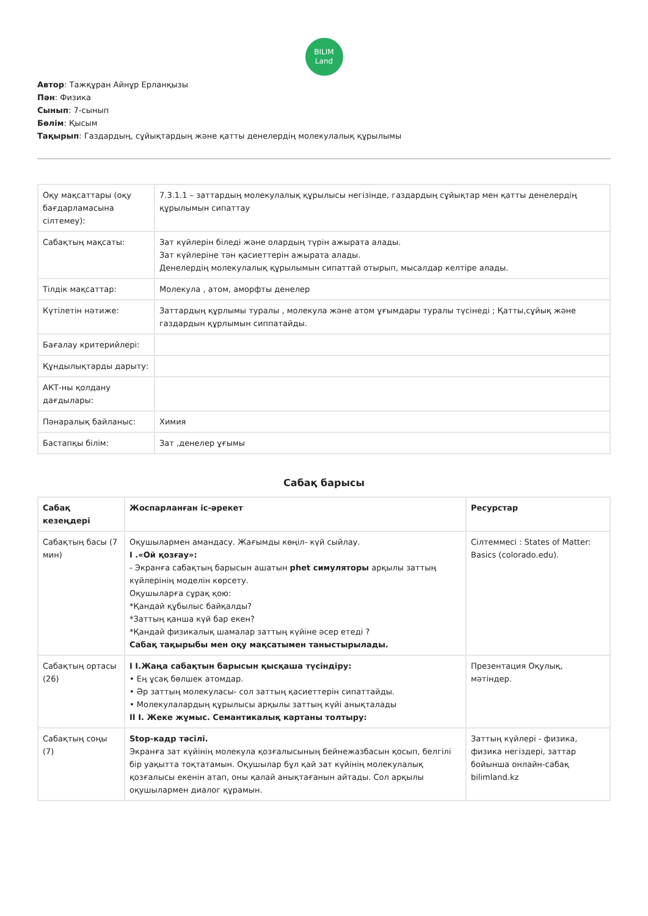BILIM
Land
Автор: Тажқұран Айнұр Ерланқызы
Пән: Физика
Сынып: 7-сынып
Бөлім: Қысым
Тақырып: Газдардың, сұйықтардың және қатты денелердің молекулалық құрылымы
| Оқу мақсаттары (оқу бағдарламасына сілтемеу): | 7.3.1.1 – заттардың молекулалық құрылысы негізінде, газдардың сұйықтар мен қатты денелердің құрылымын сипаттау |
| Сабақтың мақсаты: | Зат күйлерін біледі және олардың түрін ажырата алады. Зат күйлеріне тән қасиеттерін ажырата алады. Денелердің молекулалық құрылымын сипаттай отырып, мысалдар келтіре алады. |
| Тілдік мақсаттар: | Молекула , атом, аморфты денелер |
| Күтілетін нәтиже: | Заттардың құрлымы туралы , молекула және атом ұғымдары туралы түсінеді ; Қатты,сұйық және газдардын құрлымын сиппатайды. |
| Бағалау критерийлері: | |
| Құндылықтарды дарыту: | |
| АКТ-ны қолдану дағдылары: | |
| Пәнаралық байланыс: | Химия |
| Бастапқы білім: | Зат ,денелер ұғымы |
Сабақ барысы
| Сабақ кезеңдері | Жоспарланған іс-әрекет | Ресурстар |
| --- | --- | --- |
| Сабақтың басы (7 мин) | Оқушылармен амандасу. Жағымды көңіл- күй сыйлау. І .«Ой қозғау»: - Экранға сабақтың барысын ашатын phet симуляторы арқылы заттың күйлерінің моделін көрсету. Оқушыларға сұрақ қою: *Қандай құбылыс байқалды? *Заттың қанша күй бар екен? *Қандай физикалық шамалар заттың күйіне әсер етеді ? Сабақ тақырыбы мен оқу мақсатымен таныстырылады. | Сілтеммесі : States of Matter: Basics (colorado.edu). |
| Сабақтың ортасы (26) | І І.Жаңа сабақтын барысын қысқаша түсіндіру: • Ең ұсақ бөлшек атомдар. • Әр заттың молекуласы- сол заттың қасиеттерін сипаттайды. • Молекулалардың құрылысы арқылы заттың күйі анықталады ІІ І. Жеке жұмыс. Семантикалық картаны толтыру: | Презентация Оқулық, мәтіндер. |
| Сабақтың соңы (7) | Stop-кадр тәсілі. Экранға зат күйінің молекула қозғалысының бейнежазбасын қосып, белгілі бір уақытта тоқтатамын. Оқушылар бұл қай зат күйінің молекулалық қозғалысы екенін атап, оны қалай анықтағанын айтады. Сол арқылы оқушылармен диалог құрамын. | Заттың күйлері - физика, физика негіздері, заттар бойынша онлайн-сабақ bilimland.kz |